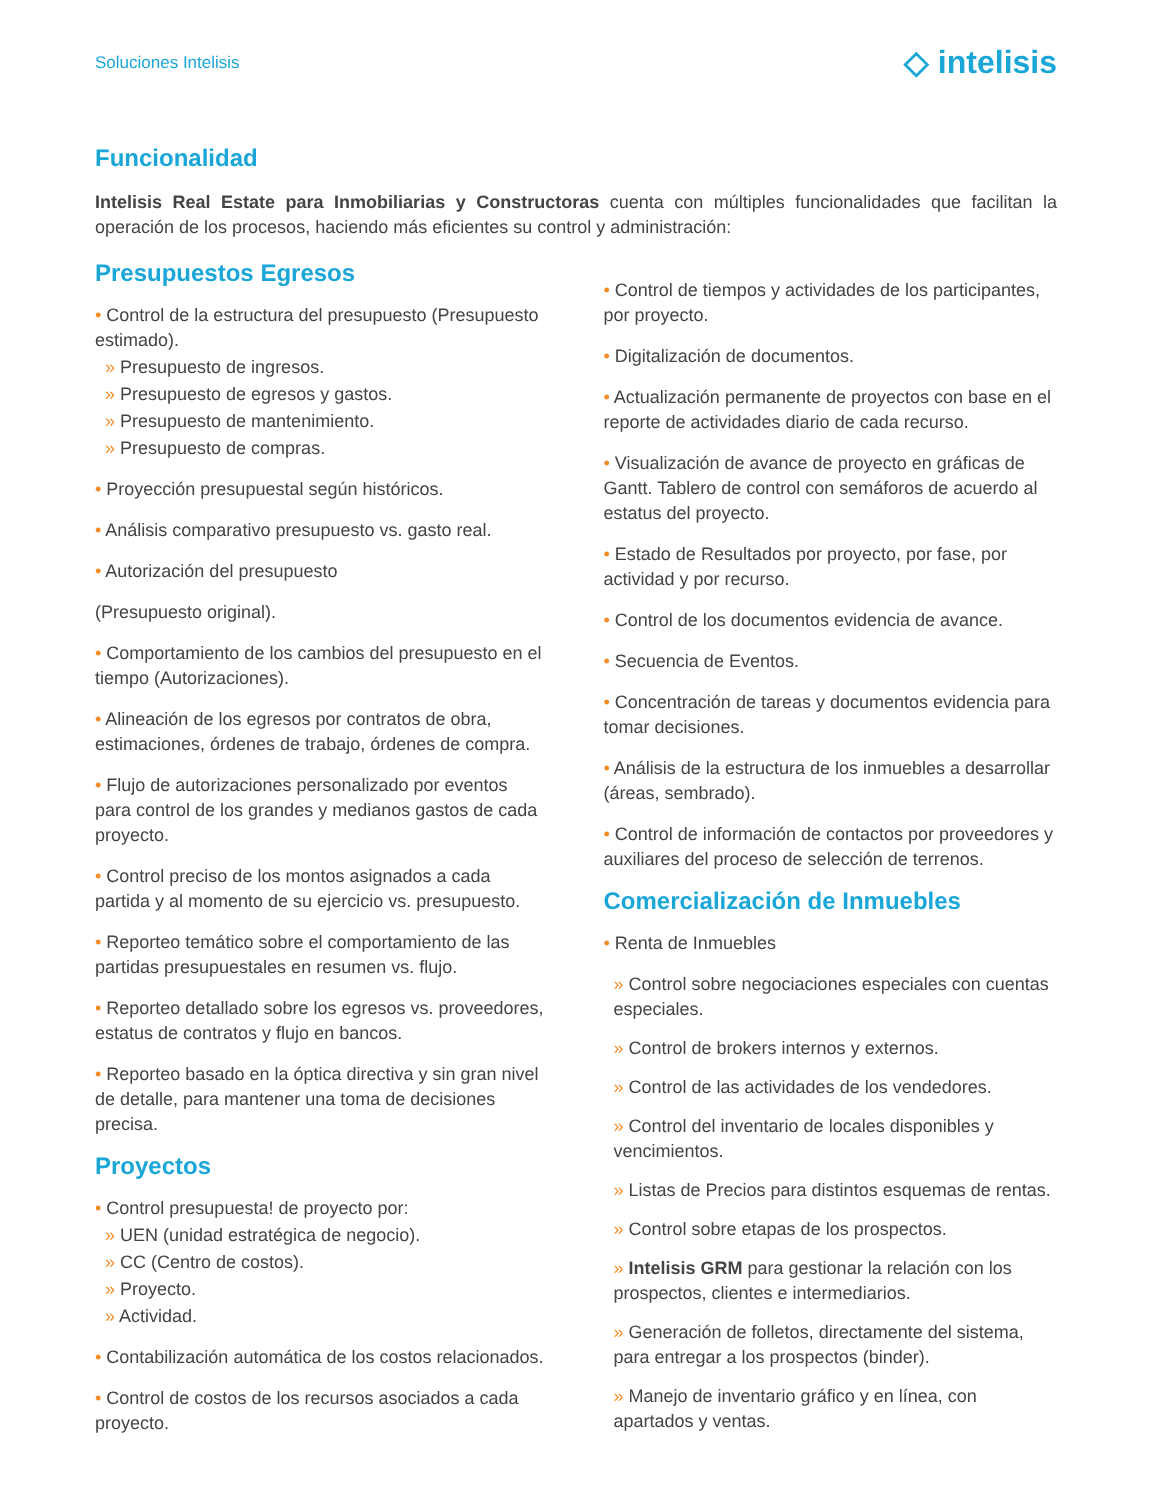Soluciones Intelisis
◇ intelisis
Funcionalidad
Intelisis Real Estate para Inmobiliarias y Constructoras cuenta con múltiples funcionalidades que facilitan la operación de los procesos, haciendo más eficientes su control y administración:
Presupuestos Egresos
• Control de la estructura del presupuesto (Presupuesto estimado).
» Presupuesto de ingresos.
» Presupuesto de egresos y gastos.
» Presupuesto de mantenimiento.
» Presupuesto de compras.
• Proyección presupuestal según históricos.
• Análisis comparativo presupuesto vs. gasto real.
• Autorización del presupuesto
(Presupuesto original).
• Comportamiento de los cambios del presupuesto en el tiempo (Autorizaciones).
• Alineación de los egresos por contratos de obra, estimaciones, órdenes de trabajo, órdenes de compra.
• Flujo de autorizaciones personalizado por eventos para control de los grandes y medianos gastos de cada proyecto.
• Control preciso de los montos asignados a cada partida y al momento de su ejercicio vs. presupuesto.
• Reporteo temático sobre el comportamiento de las partidas presupuestales en resumen vs. flujo.
• Reporteo detallado sobre los egresos vs. proveedores, estatus de contratos y flujo en bancos.
• Reporteo basado en la óptica directiva y sin gran nivel de detalle, para mantener una toma de decisiones precisa.
Proyectos
• Control presupuesta! de proyecto por:
» UEN (unidad estratégica de negocio).
» CC (Centro de costos).
» Proyecto.
» Actividad.
• Contabilización automática de los costos relacionados.
• Control de costos de los recursos asociados a cada proyecto.
• Control de tiempos y actividades de los participantes, por proyecto.
• Digitalización de documentos.
• Actualización permanente de proyectos con base en el reporte de actividades diario de cada recurso.
• Visualización de avance de proyecto en gráficas de Gantt. Tablero de control con semáforos de acuerdo al estatus del proyecto.
• Estado de Resultados por proyecto, por fase, por actividad y por recurso.
• Control de los documentos evidencia de avance.
• Secuencia de Eventos.
• Concentración de tareas y documentos evidencia para tomar decisiones.
• Análisis de la estructura de los inmuebles a desarrollar (áreas, sembrado).
• Control de información de contactos por proveedores y auxiliares del proceso de selección de terrenos.
Comercialización de Inmuebles
• Renta de Inmuebles
» Control sobre negociaciones especiales con cuentas especiales.
» Control de brokers internos y externos.
» Control de las actividades de los vendedores.
» Control del inventario de locales disponibles y vencimientos.
» Listas de Precios para distintos esquemas de rentas.
» Control sobre etapas de los prospectos.
» Intelisis GRM para gestionar la relación con los prospectos, clientes e intermediarios.
» Generación de folletos, directamente del sistema, para entregar a los prospectos (binder).
» Manejo de inventario gráfico y en línea, con apartados y ventas.